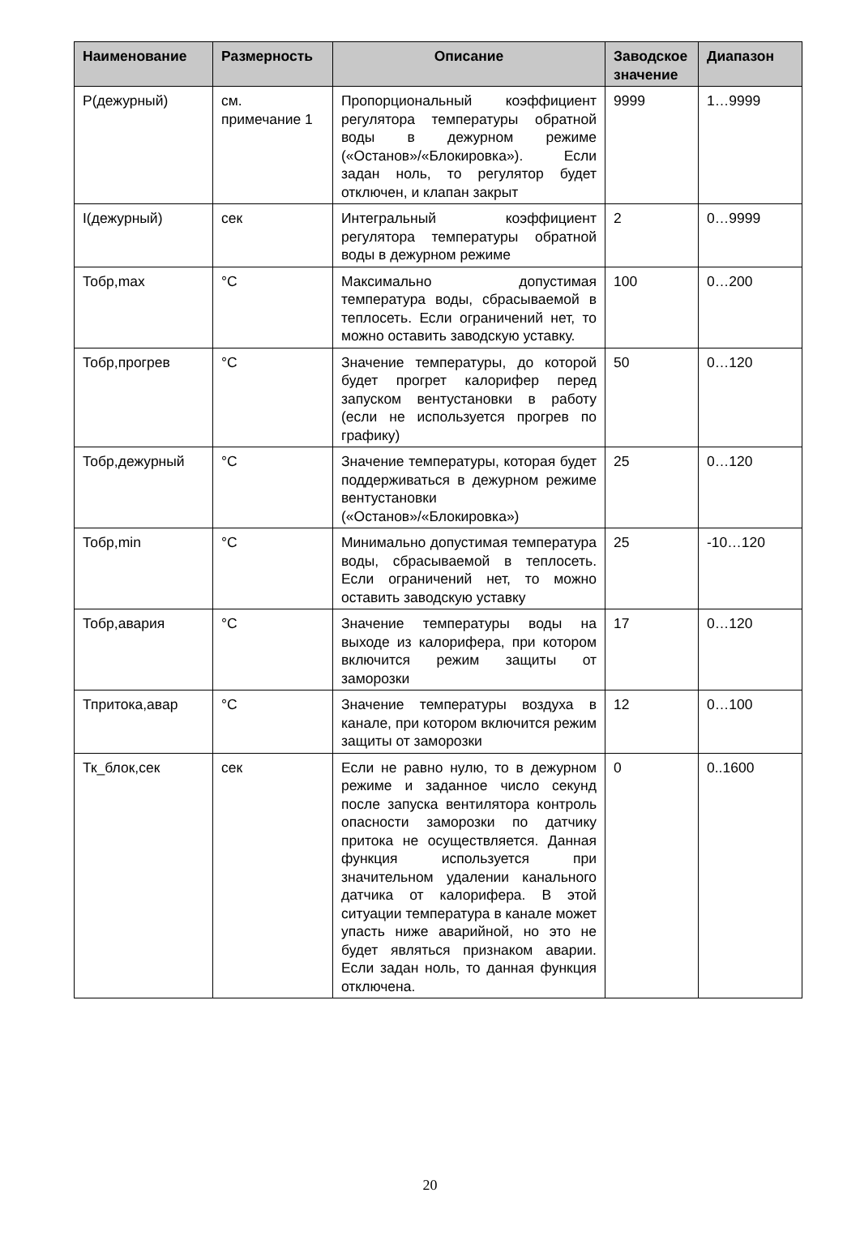| Наименование | Размерность | Описание | Заводское значение | Диапазон |
| --- | --- | --- | --- | --- |
| P(дежурный) | см. примечание 1 | Пропорциональный коэффициент регулятора температуры обратной воды в дежурном режиме («Останов»/«Блокировка»). Если задан ноль, то регулятор будет отключен, и клапан закрыт | 9999 | 1…9999 |
| I(дежурный) | сек | Интегральный коэффициент регулятора температуры обратной воды в дежурном режиме | 2 | 0…9999 |
| Тобр,max | °C | Максимально допустимая температура воды, сбрасываемой в теплосеть. Если ограничений нет, то можно оставить заводскую уставку. | 100 | 0…200 |
| Тобр,прогрев | °C | Значение температуры, до которой будет прогрет калорифер перед запуском вентустановки в работу (если не используется прогрев по графику) | 50 | 0…120 |
| Тобр,дежурный | °C | Значение температуры, которая будет поддерживаться в дежурном режиме вентустановки («Останов»/«Блокировка») | 25 | 0…120 |
| Тобр,min | °C | Минимально допустимая температура воды, сбрасываемой в теплосеть. Если ограничений нет, то можно оставить заводскую уставку | 25 | -10…120 |
| Тобр,авария | °C | Значение температуры воды на выходе из калорифера, при котором включится режим защиты от заморозки | 17 | 0…120 |
| Тпритока,авар | °C | Значение температуры воздуха в канале, при котором включится режим защиты от заморозки | 12 | 0…100 |
| Тк_блок,сек | сек | Если не равно нулю, то в дежурном режиме и заданное число секунд после запуска вентилятора контроль опасности заморозки по датчику притока не осуществляется. Данная функция используется при значительном удалении канального датчика от калорифера. В этой ситуации температура в канале может упасть ниже аварийной, но это не будет являться признаком аварии. Если задан ноль, то данная функция отключена. | 0 | 0..1600 |
20